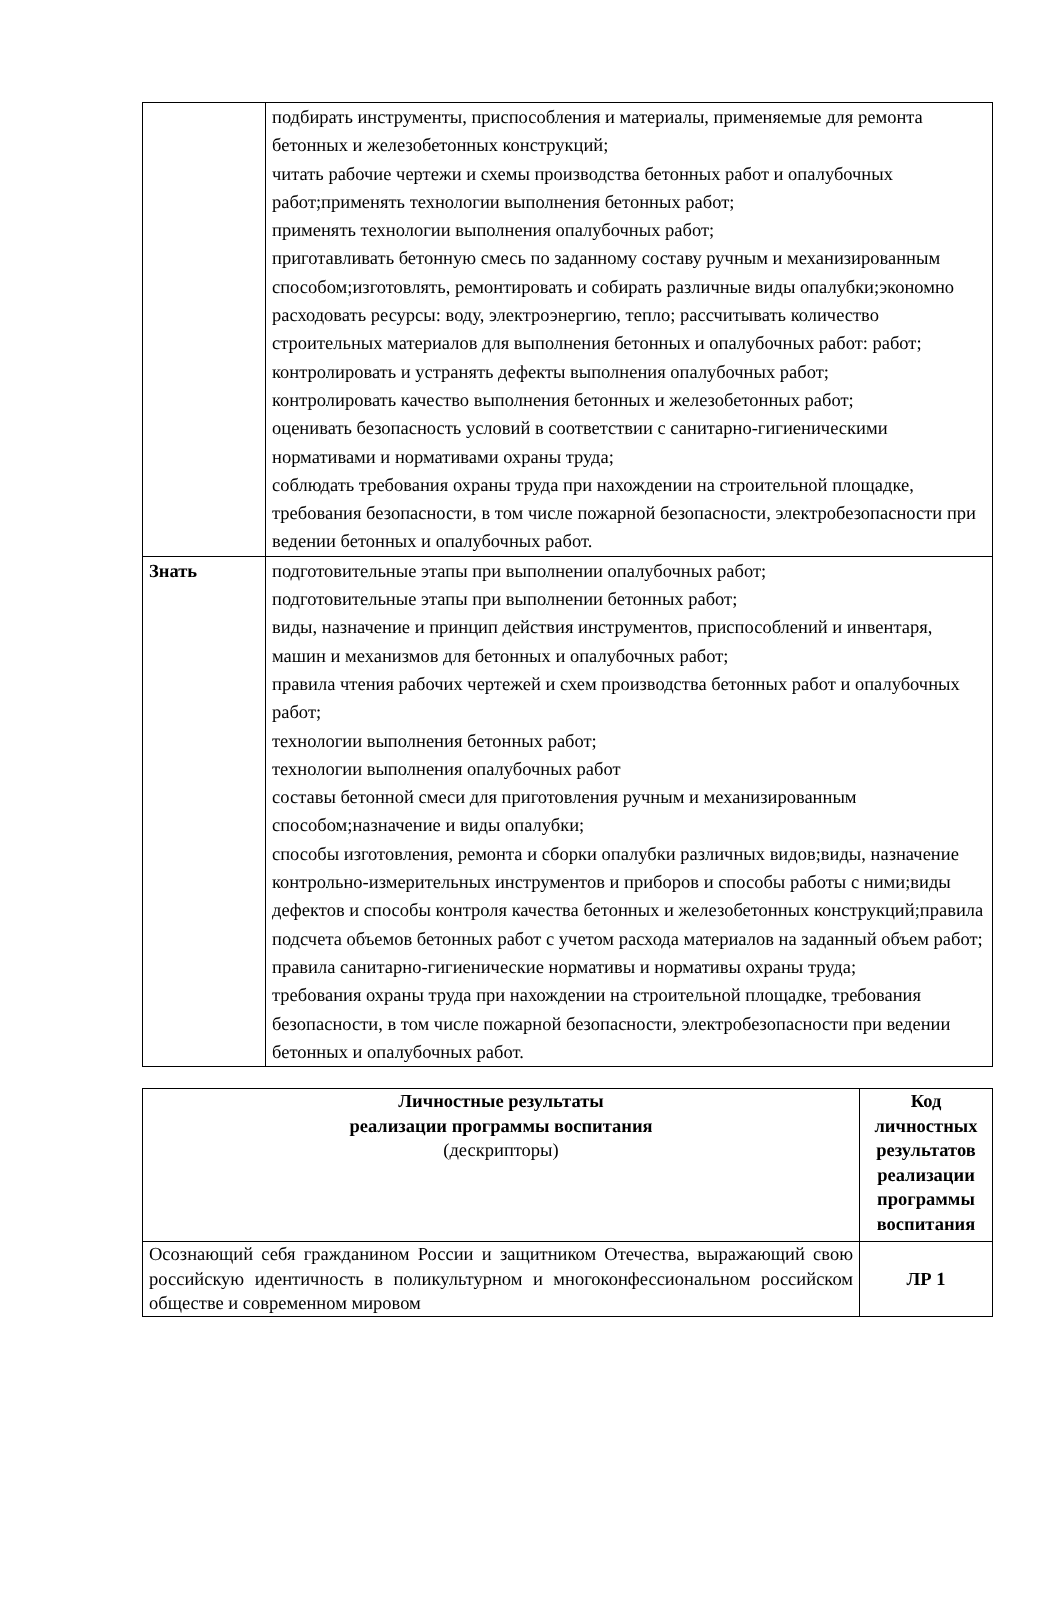| | подбирать инструменты, приспособления и материалы, применяемые для ремонта бетонных и железобетонных конструкций; читать рабочие чертежи и схемы производства бетонных работ и опалубочных работ;применять технологии выполнения бетонных работ; применять технологии выполнения опалубочных работ; приготавливать бетонную смесь по заданному составу ручным и механизированным способом;изготовлять, ремонтировать и собирать различные виды опалубки;экономно расходовать ресурсы: воду, электроэнергию, тепло; рассчитывать количество строительных материалов для выполнения бетонных и опалубочных работ: работ; контролировать и устранять дефекты выполнения опалубочных работ; контролировать качество выполнения бетонных и железобетонных работ; оценивать безопасность условий в соответствии с санитарно-гигиеническими нормативами и нормативами охраны труда; соблюдать требования охраны труда при нахождении на строительной площадке, требования безопасности, в том числе пожарной безопасности, электробезопасности при ведении бетонных и опалубочных работ. |
| Знать | подготовительные этапы при выполнении опалубочных работ; подготовительные этапы при выполнении бетонных работ; виды, назначение и принцип действия инструментов, приспособлений и инвентаря, машин и механизмов для бетонных и опалубочных работ; правила чтения рабочих чертежей и схем производства бетонных работ и опалубочных работ; технологии выполнения бетонных работ; технологии выполнения опалубочных работ составы бетонной смеси для приготовления ручным и механизированным способом;назначение и виды опалубки; способы изготовления, ремонта и сборки опалубки различных видов;виды, назначение контрольно-измерительных инструментов и приборов и способы работы с ними;виды дефектов и способы контроля качества бетонных и железобетонных конструкций;правила подсчета объемов бетонных работ с учетом расхода материалов на заданный объем работ; правила санитарно-гигиенические нормативы и нормативы охраны труда; требования охраны труда при нахождении на строительной площадке, требования безопасности, в том числе пожарной безопасности, электробезопасности при ведении бетонных и опалубочных работ. |
| Личностные результаты реализации программы воспитания (дескрипторы) | Код личностных результатов реализации программы воспитания |
| Осознающий себя гражданином России и защитником Отечества, выражающий свою российскую идентичность в поликультурном и многоконфессиональном российском обществе и современном мировом | ЛР 1 |